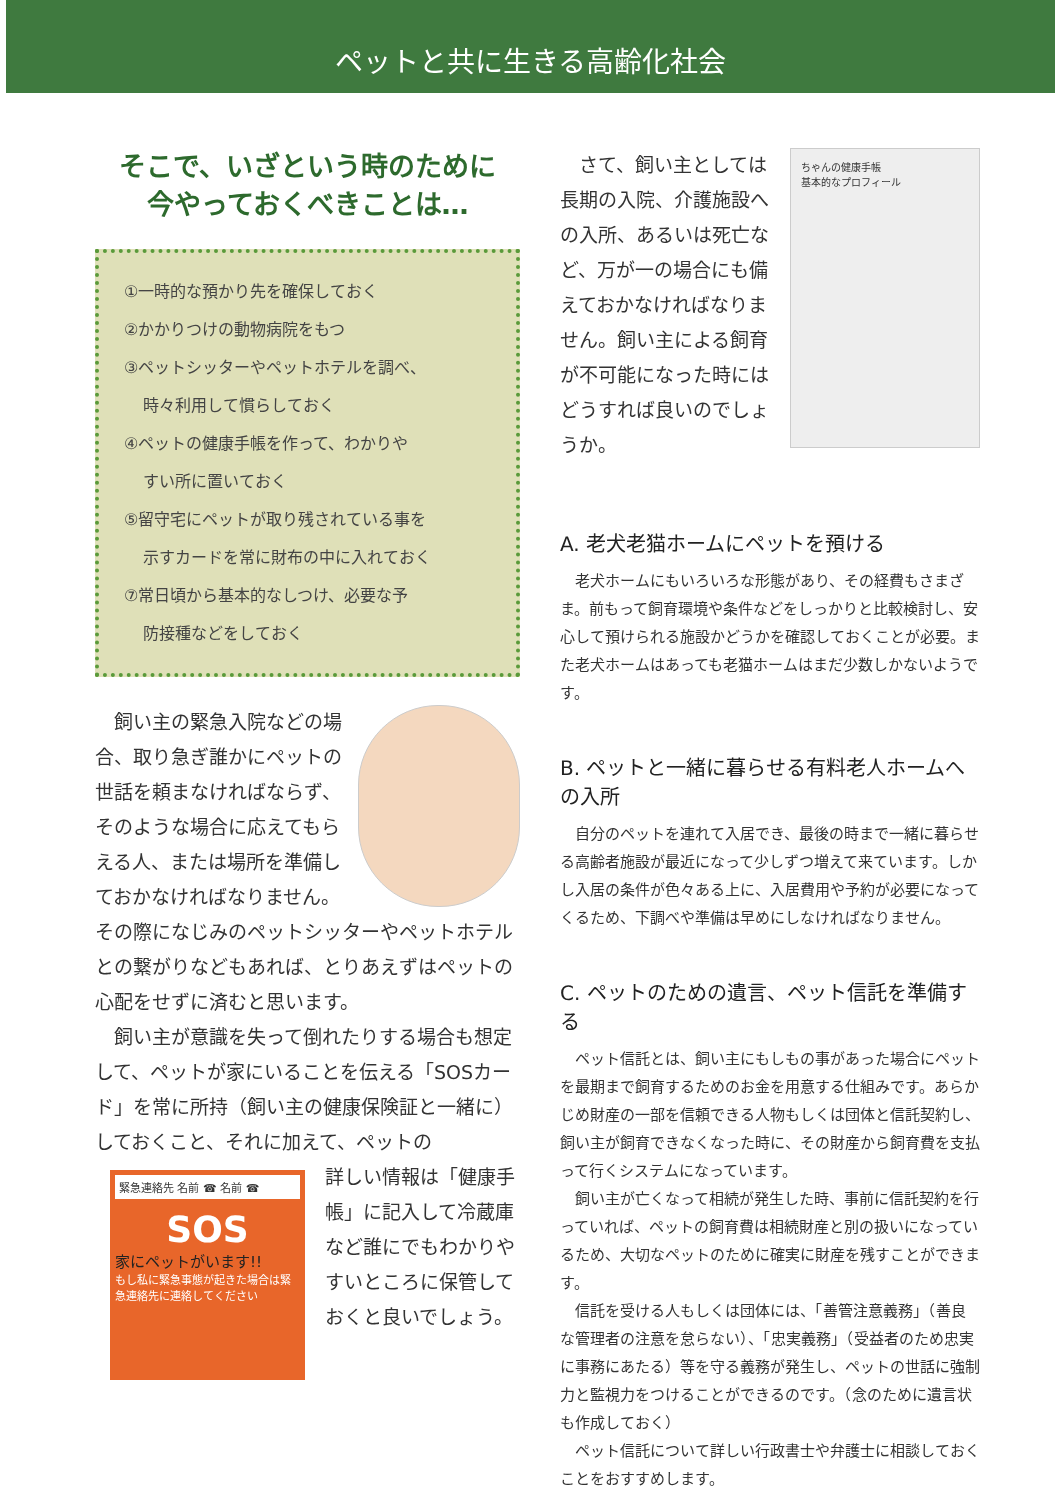ペットと共に生きる高齢化社会
そこで、いざという時のために
今やっておくべきことは…
①一時的な預かり先を確保しておく
②かかりつけの動物病院をもつ
③ペットシッターやペットホテルを調べ、
時々利用して慣らしておく
④ペットの健康手帳を作って、わかりや
すい所に置いておく
⑤留守宅にペットが取り残されている事を
示すカードを常に財布の中に入れておく
⑦常日頃から基本的なしつけ、必要な予
防接種などをしておく
　飼い主の緊急入院などの場合、取り急ぎ誰かにペットの世話を頼まなければならず、そのような場合に応えてもらえる人、または場所を準備しておかなければなりません。その際になじみのペットシッターやペットホテルとの繋がりなどもあれば、とりあえずはペットの心配をせずに済むと思います。
　飼い主が意識を失って倒れたりする場合も想定して、ペットが家にいることを伝える「SOSカード」を常に所持（飼い主の健康保険証と一緒に）しておくこと、それに加えて、ペットの
緊急連絡先 名前 ☎ 名前 ☎
SOS
家にペットがいます!!
もし私に緊急事態が起きた場合は緊急連絡先に連絡してください
詳しい情報は「健康手帳」に記入して冷蔵庫など誰にでもわかりやすいところに保管しておくと良いでしょう。
ちゃんの健康手帳
基本的なプロフィール
　さて、飼い主としては長期の入院、介護施設への入所、あるいは死亡など、万が一の場合にも備えておかなければなりません。飼い主による飼育が不可能になった時にはどうすれば良いのでしょうか。
A. 老犬老猫ホームにペットを預ける
　老犬ホームにもいろいろな形態があり、その経費もさまざま。前もって飼育環境や条件などをしっかりと比較検討し、安心して預けられる施設かどうかを確認しておくことが必要。また老犬ホームはあっても老猫ホームはまだ少数しかないようです。
B. ペットと一緒に暮らせる有料老人ホームへの入所
　自分のペットを連れて入居でき、最後の時まで一緒に暮らせる高齢者施設が最近になって少しずつ増えて来ています。しかし入居の条件が色々ある上に、入居費用や予約が必要になってくるため、下調べや準備は早めにしなければなりません。
C. ペットのための遺言、ペット信託を準備する
　ペット信託とは、飼い主にもしもの事があった場合にペットを最期まで飼育するためのお金を用意する仕組みです。あらかじめ財産の一部を信頼できる人物もしくは団体と信託契約し、飼い主が飼育できなくなった時に、その財産から飼育費を支払って行くシステムになっています。
　飼い主が亡くなって相続が発生した時、事前に信託契約を行っていれば、ペットの飼育費は相続財産と別の扱いになっているため、大切なペットのために確実に財産を残すことができます。
　信託を受ける人もしくは団体には、「善管注意義務」（善良な管理者の注意を怠らない）、「忠実義務」（受益者のため忠実に事務にあたる）等を守る義務が発生し、ペットの世話に強制力と監視力をつけることができるのです。（念のために遺言状も作成しておく）
　ペット信託について詳しい行政書士や弁護士に相談しておくことをおすすめします。